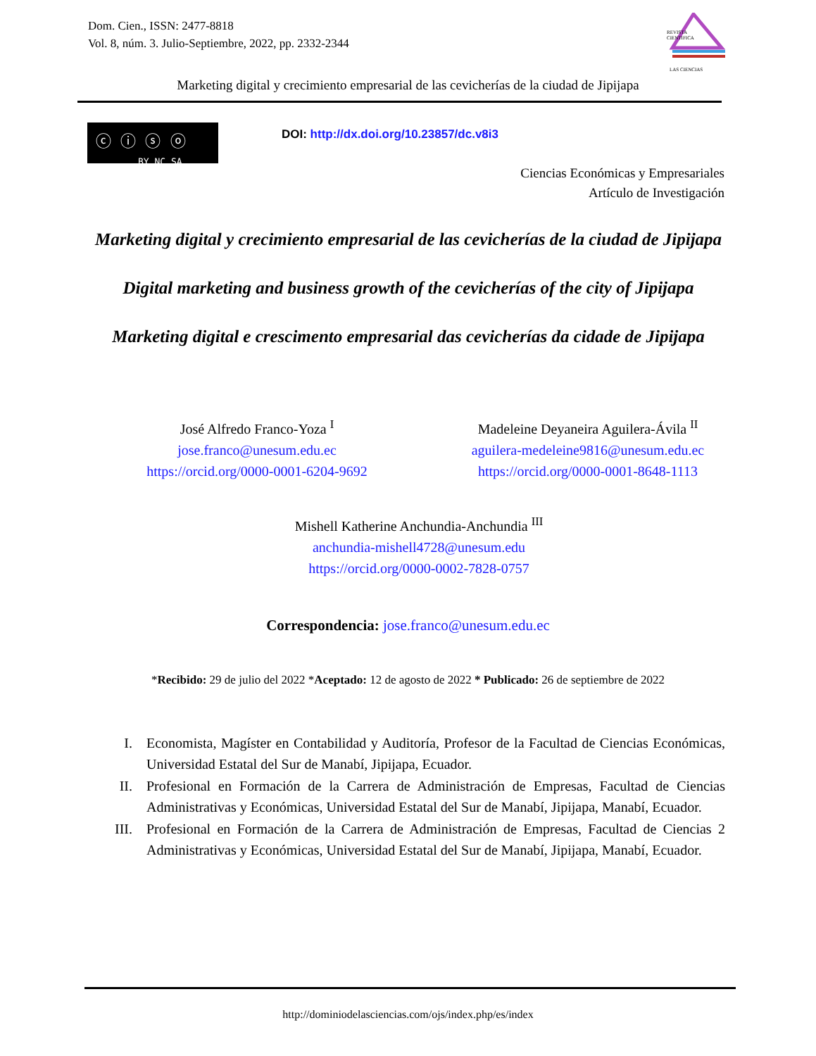Dom. Cien., ISSN: 2477-8818
Vol. 8, núm. 3. Julio-Septiembre, 2022, pp. 2332-2344
REVISTA
CIENTIFICA
LAS CIENCIAS
Marketing digital y crecimiento empresarial de las cevicherías de la ciudad de Jipijapa
ⓒ ⓘ ⓢ ⓞ
BY NC SA
DOI: http://dx.doi.org/10.23857/dc.v8i3
Ciencias Económicas y Empresariales
Artículo de Investigación
Marketing digital y crecimiento empresarial de las cevicherías de la ciudad de Jipijapa
Digital marketing and business growth of the cevicherías of the city of Jipijapa
Marketing digital e crescimento empresarial das cevicherías da cidade de Jipijapa
José Alfredo Franco-Yoza <sup>I</sup>
jose.franco@unesum.edu.ec
https://orcid.org/0000-0001-6204-9692
Madeleine Deyaneira Aguilera-Ávila <sup>II</sup>
aguilera-medeleine9816@unesum.edu.ec
https://orcid.org/0000-0001-8648-1113
Mishell Katherine Anchundia-Anchundia <sup>III</sup>
anchundia-mishell4728@unesum.edu
https://orcid.org/0000-0002-7828-0757
Correspondencia: jose.franco@unesum.edu.ec
*Recibido: 29 de julio del 2022 *Aceptado: 12 de agosto de 2022 * Publicado: 26 de septiembre de 2022
I. Economista, Magíster en Contabilidad y Auditoría, Profesor de la Facultad de Ciencias Económicas, Universidad Estatal del Sur de Manabí, Jipijapa, Ecuador.
II. Profesional en Formación de la Carrera de Administración de Empresas, Facultad de Ciencias Administrativas y Económicas, Universidad Estatal del Sur de Manabí, Jipijapa, Manabí, Ecuador.
III. Profesional en Formación de la Carrera de Administración de Empresas, Facultad de Ciencias 2 Administrativas y Económicas, Universidad Estatal del Sur de Manabí, Jipijapa, Manabí, Ecuador.
http://dominiodelasciencias.com/ojs/index.php/es/index